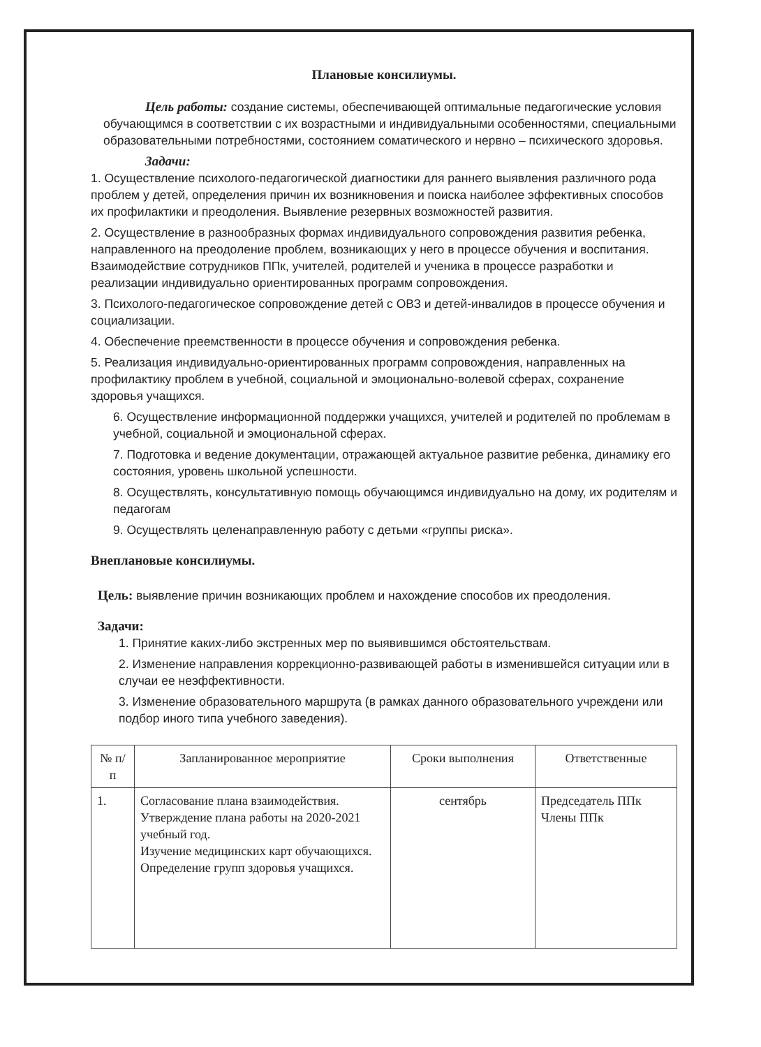Плановые консилиумы.
Цель работы: создание системы, обеспечивающей оптимальные педагогические условия обучающимся в соответствии с их возрастными и индивидуальными особенностями, специальными образовательными потребностями, состоянием соматического и нервно – психического здоровья.
Задачи:
1. Осуществление психолого-педагогической диагностики для раннего выявления различного рода проблем у детей, определения причин их возникновения и поиска наиболее эффективных способов их профилактики и преодоления. Выявление резервных возможностей развития.
2. Осуществление в разнообразных формах индивидуального сопровождения развития ребенка, направленного на преодоление проблем, возникающих у него в процессе обучения и воспитания. Взаимодействие сотрудников ППк, учителей, родителей и ученика в процессе разработки и реализации индивидуально ориентированных программ сопровождения.
3. Психолого-педагогическое сопровождение детей с ОВЗ и детей-инвалидов в процессе обучения и социализации.
4. Обеспечение преемственности в процессе обучения и сопровождения ребенка.
5. Реализация индивидуально-ориентированных программ сопровождения, направленных на профилактику проблем в учебной, социальной и эмоционально-волевой сферах, сохранение здоровья учащихся.
6. Осуществление информационной поддержки учащихся, учителей и родителей по проблемам в учебной, социальной и эмоциональной сферах.
7. Подготовка и ведение документации, отражающей актуальное развитие ребенка, динамику его состояния, уровень школьной успешности.
8. Осуществлять, консультативную помощь обучающимся индивидуально на дому, их родителям и педагогам
9. Осуществлять целенаправленную работу с детьми «группы риска».
Внеплановые консилиумы.
Цель: выявление причин возникающих проблем и нахождение способов их преодоления.
Задачи:
1. Принятие каких-либо экстренных мер по выявившимся обстоятельствам.
2. Изменение направления коррекционно-развивающей работы в изменившейся ситуации или в случаи ее неэффективности.
3. Изменение образовательного маршрута (в рамках данного образовательного учреждени или подбор иного типа учебного заведения).
| № п/п | Запланированное мероприятие | Сроки выполнения | Ответственные |
| --- | --- | --- | --- |
| 1. | Согласование плана взаимодействия. Утверждение плана работы на 2020-2021 учебный год. Изучение медицинских карт обучающихся. Определение групп здоровья учащихся. | сентябрь | Председатель ППк Члены ППк |